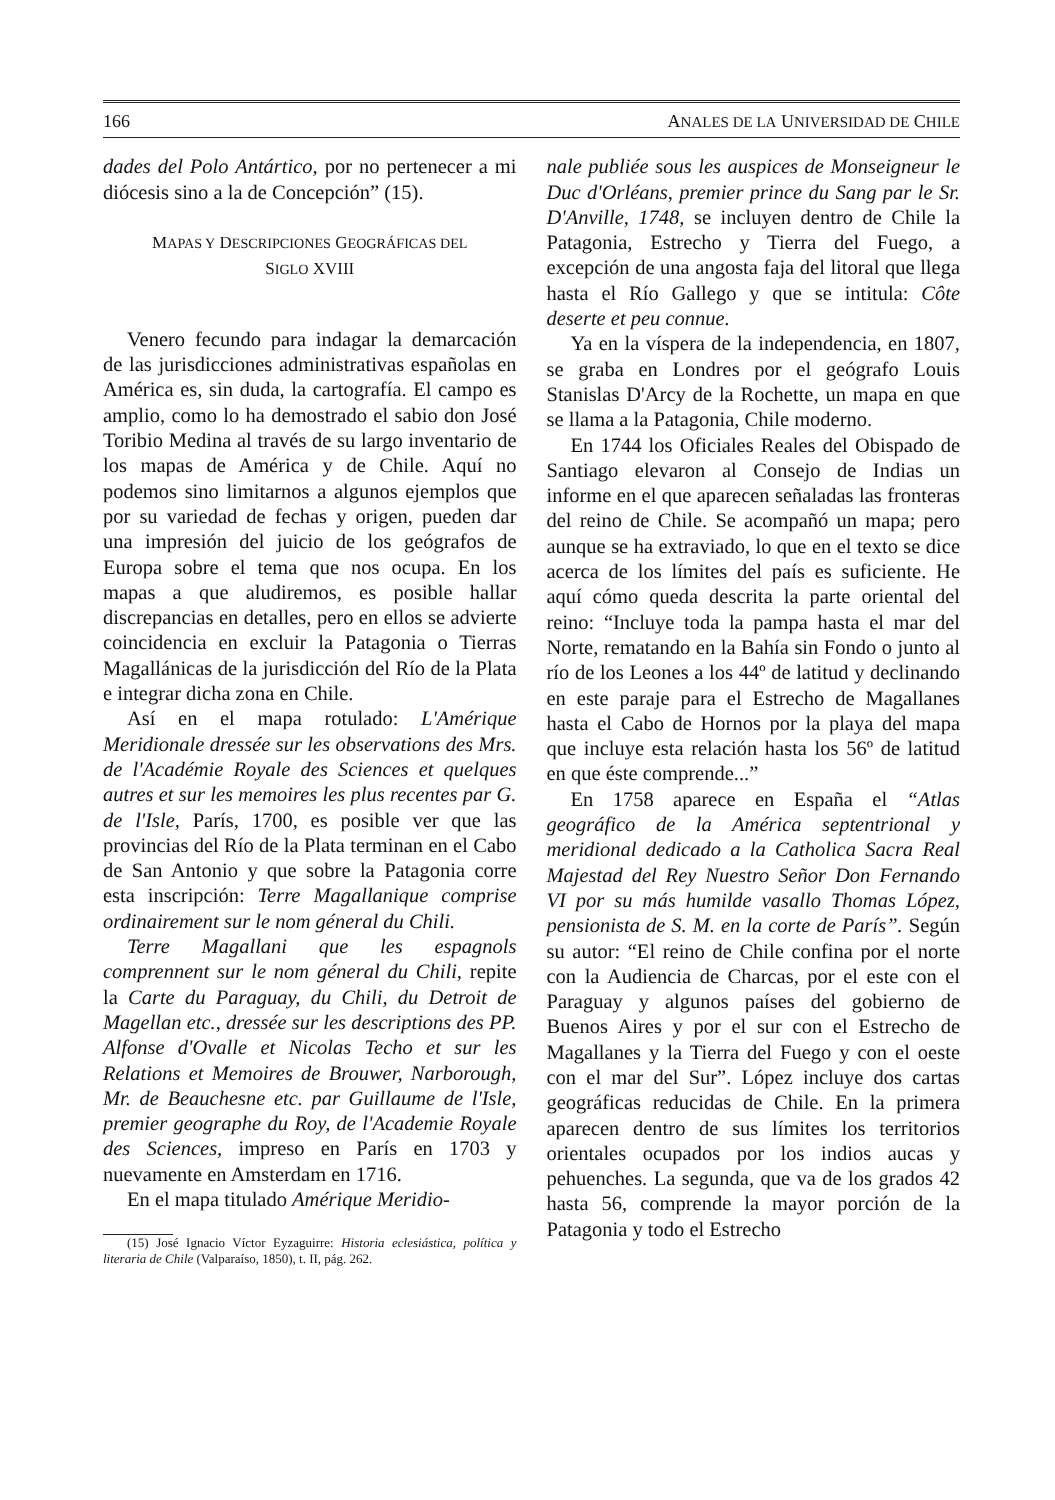166 ANALES DE LA UNIVERSIDAD DE CHILE
dades del Polo Antártico, por no pertenecer a mi diócesis sino a la de Concepción” (15).
MAPAS Y DESCRIPCIONES GEOGRÁFICAS DEL
SIGLO XVIII
Venero fecundo para indagar la demarcación de las jurisdicciones administrativas españolas en América es, sin duda, la cartografía. El campo es amplio, como lo ha demostrado el sabio don José Toribio Medina al través de su largo inventario de los mapas de América y de Chile. Aquí no podemos sino limitarnos a algunos ejemplos que por su variedad de fechas y origen, pueden dar una impresión del juicio de los geógrafos de Europa sobre el tema que nos ocupa. En los mapas a que aludiremos, es posible hallar discrepancias en detalles, pero en ellos se advierte coincidencia en excluir la Patagonia o Tierras Magallánicas de la jurisdicción del Río de la Plata e integrar dicha zona en Chile.
Así en el mapa rotulado: L'Amérique Meridionale dressée sur les observations des Mrs. de l'Académie Royale des Sciences et quelques autres et sur les memoires les plus recentes par G. de l'Isle, París, 1700, es posible ver que las provincias del Río de la Plata terminan en el Cabo de San Antonio y que sobre la Patagonia corre esta inscripción: Terre Magallanique comprise ordinairement sur le nom géneral du Chili.
Terre Magallani que les espagnols comprennent sur le nom géneral du Chili, repite la Carte du Paraguay, du Chili, du Detroit de Magellan etc., dressée sur les descriptions des PP. Alfonse d'Ovalle et Nicolas Techo et sur les Relations et Memoires de Brouwer, Narborough, Mr. de Beauchesne etc. par Guillaume de l'Isle, premier geographe du Roy, de l'Academie Royale des Sciences, impreso en París en 1703 y nuevamente en Amsterdam en 1716.
En el mapa titulado Amérique Meridio-
(15) José Ignacio Víctor Eyzaguirre: Historia eclesiástica, política y literaria de Chile (Valparaíso, 1850), t. II, pág. 262.
nale publiée sous les auspices de Monseigneur le Duc d'Orléans, premier prince du Sang par le Sr. D'Anville, 1748, se incluyen dentro de Chile la Patagonia, Estrecho y Tierra del Fuego, a excepción de una angosta faja del litoral que llega hasta el Río Gallego y que se intitula: Côte deserte et peu connue.
Ya en la víspera de la independencia, en 1807, se graba en Londres por el geógrafo Louis Stanislas D'Arcy de la Rochette, un mapa en que se llama a la Patagonia, Chile moderno.
En 1744 los Oficiales Reales del Obispado de Santiago elevaron al Consejo de Indias un informe en el que aparecen señaladas las fronteras del reino de Chile. Se acompañó un mapa; pero aunque se ha extraviado, lo que en el texto se dice acerca de los límites del país es suficiente. He aquí cómo queda descrita la parte oriental del reino: “Incluye toda la pampa hasta el mar del Norte, rematando en la Bahía sin Fondo o junto al río de los Leones a los 44º de latitud y declinando en este paraje para el Estrecho de Magallanes hasta el Cabo de Hornos por la playa del mapa que incluye esta relación hasta los 56º de latitud en que éste comprende...”
En 1758 aparece en España el “Atlas geográfico de la América septentrional y meridional dedicado a la Catholica Sacra Real Majestad del Rey Nuestro Señor Don Fernando VI por su más humilde vasallo Thomas López, pensionista de S. M. en la corte de París”. Según su autor: “El reino de Chile confina por el norte con la Audiencia de Charcas, por el este con el Paraguay y algunos países del gobierno de Buenos Aires y por el sur con el Estrecho de Magallanes y la Tierra del Fuego y con el oeste con el mar del Sur”. López incluye dos cartas geográficas reducidas de Chile. En la primera aparecen dentro de sus límites los territorios orientales ocupados por los indios aucas y pehuenches. La segunda, que va de los grados 42 hasta 56, comprende la mayor porción de la Patagonia y todo el Estrecho